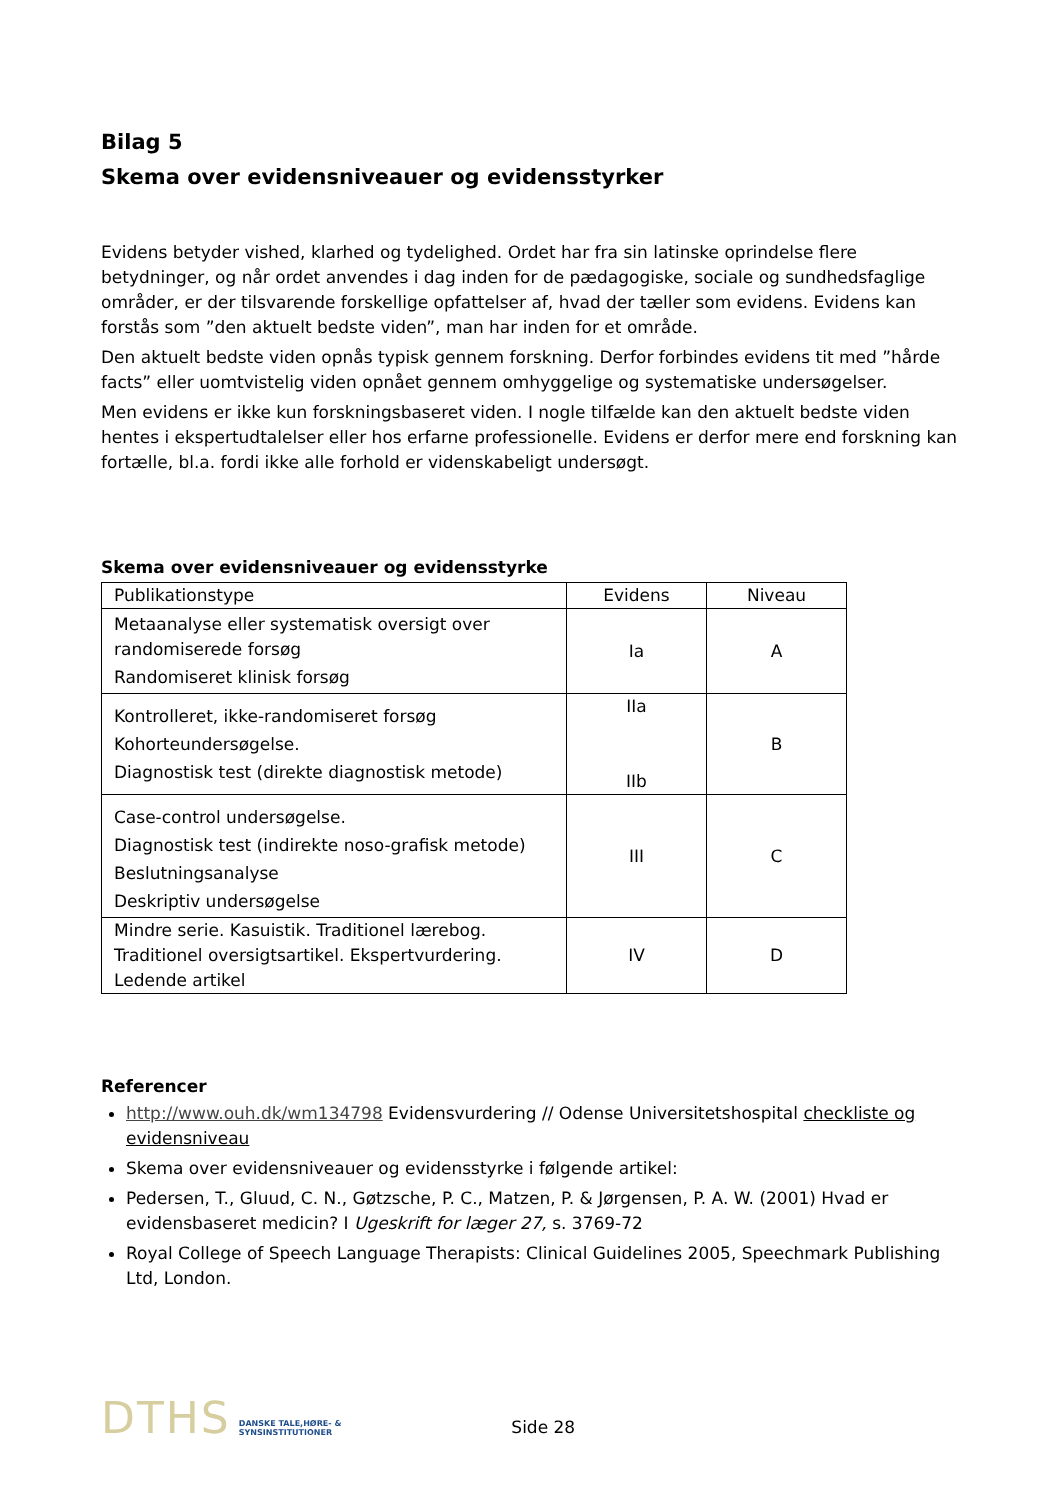Bilag 5
Skema over evidensniveauer og evidensstyrker
Evidens betyder vished, klarhed og tydelighed. Ordet har fra sin latinske oprindelse flere betydninger, og når ordet anvendes i dag inden for de pædagogiske, sociale og sundhedsfaglige områder, er der tilsvarende forskellige opfattelser af, hvad der tæller som evidens. Evidens kan forstås som ”den aktuelt bedste viden”, man har inden for et område.
Den aktuelt bedste viden opnås typisk gennem forskning. Derfor forbindes evidens tit med ”hårde facts” eller uomtvistelig viden opnået gennem omhyggelige og systematiske undersøgelser.
Men evidens er ikke kun forskningsbaseret viden. I nogle tilfælde kan den aktuelt bedste viden hentes i ekspertudtalelser eller hos erfarne professionelle. Evidens er derfor mere end forskning kan fortælle, bl.a. fordi ikke alle forhold er videnskabeligt undersøgt.
Skema over evidensniveauer og evidensstyrke
| Publikationstype | Evidens | Niveau |
| Metaanalyse eller systematisk oversigt over randomiserede forsøg Randomiseret klinisk forsøg | Ia | A |
| Kontrolleret, ikke-randomiseret forsøg Kohorteundersøgelse. Diagnostisk test (direkte diagnostisk metode) | IIa IIb | B |
| Case-control undersøgelse. Diagnostisk test (indirekte noso-grafisk metode) Beslutningsanalyse Deskriptiv undersøgelse | III | C |
| Mindre serie. Kasuistik. Traditionel lærebog. Traditionel oversigtsartikel. Ekspertvurdering. Ledende artikel | IV | D |
Referencer
http://www.ouh.dk/wm134798 Evidensvurdering // Odense Universitetshospital checkliste og evidensniveau
Skema over evidensniveauer og evidensstyrke i følgende artikel:
Pedersen, T., Gluud, C. N., Gøtzsche, P. C., Matzen, P. & Jørgensen, P. A. W. (2001) Hvad er evidensbaseret medicin? I Ugeskrift for læger 27, s. 3769-72
Royal College of Speech Language Therapists: Clinical Guidelines 2005, Speechmark Publishing Ltd, London.
DTHS DANSKE TALE,HØRE- &
SYNSINSTITUTIONER Side 28